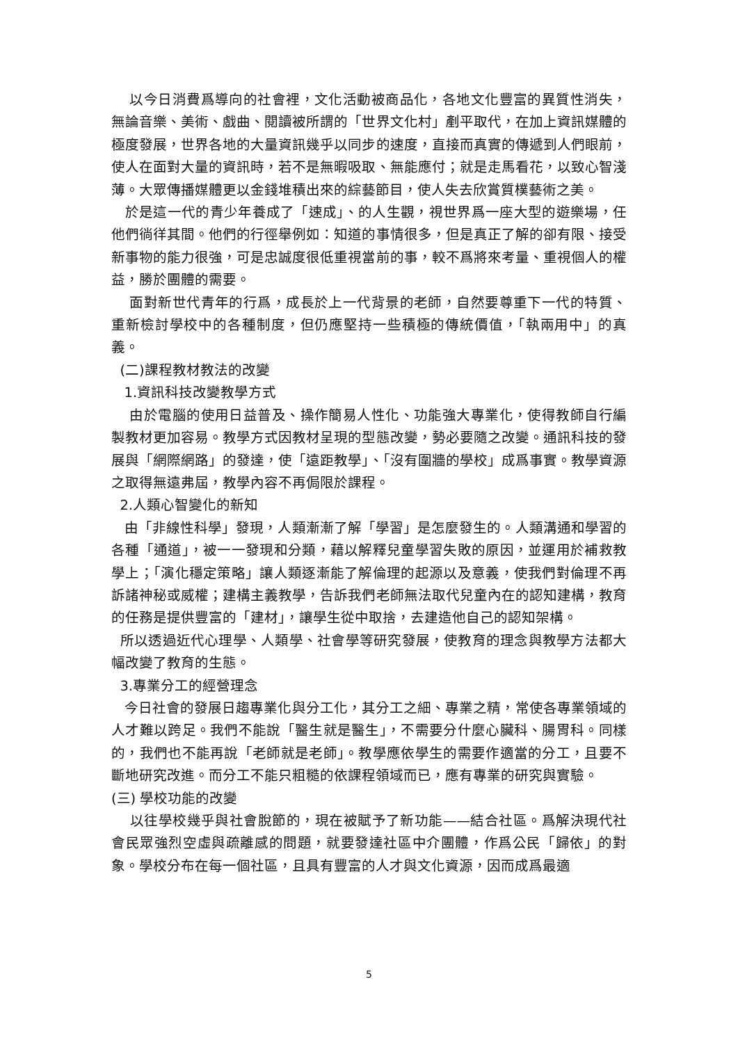以今日消費爲導向的社會裡，文化活動被商品化，各地文化豐富的異質性消失，無論音樂、美術、戲曲、閱讀被所謂的「世界文化村」剷平取代，在加上資訊媒體的極度發展，世界各地的大量資訊幾乎以同步的速度，直接而真實的傳遞到人們眼前，使人在面對大量的資訊時，若不是無暇吸取、無能應付；就是走馬看花，以致心智淺薄。大眾傳播媒體更以金錢堆積出來的綜藝節目，使人失去欣賞質樸藝術之美。
於是這一代的青少年養成了「速成」、的人生觀，視世界爲一座大型的遊樂場，任他們徜徉其間。他們的行徑舉例如：知道的事情很多，但是真正了解的卻有限、接受新事物的能力很強，可是忠誠度很低重視當前的事，較不爲將來考量、重視個人的權益，勝於團體的需要。
面對新世代青年的行爲，成長於上一代背景的老師，自然要尊重下一代的特質、重新檢討學校中的各種制度，但仍應堅持一些積極的傳統價值，「執兩用中」的真義。
(二)課程教材教法的改變
1.資訊科技改變教學方式
由於電腦的使用日益普及、操作簡易人性化、功能強大專業化，使得教師自行編製教材更加容易。教學方式因教材呈現的型態改變，勢必要隨之改變。通訊科技的發展與「網際網路」的發達，使「遠距教學」、「沒有圍牆的學校」成爲事實。教學資源之取得無遠弗屆，教學內容不再侷限於課程。
2.人類心智變化的新知
由「非線性科學」發現，人類漸漸了解「學習」是怎麼發生的。人類溝通和學習的各種「通道」，被一一發現和分類，藉以解釋兒童學習失敗的原因，並運用於補救教學上；「演化穩定策略」讓人類逐漸能了解倫理的起源以及意義，使我們對倫理不再訴諸神秘或威權；建構主義教學，告訴我們老師無法取代兒童內在的認知建構，教育的任務是提供豐富的「建材」，讓學生從中取捨，去建造他自己的認知架構。
所以透過近代心理學、人類學、社會學等研究發展，使教育的理念與教學方法都大幅改變了教育的生態。
3.專業分工的經營理念
今日社會的發展日趨專業化與分工化，其分工之細、專業之精，常使各專業領域的人才難以跨足。我們不能說「醫生就是醫生」，不需要分什麼心臟科、腸胃科。同樣的，我們也不能再說「老師就是老師」。教學應依學生的需要作適當的分工，且要不斷地研究改進。而分工不能只粗糙的依課程領域而已，應有專業的研究與實驗。
(三) 學校功能的改變
以往學校幾乎與社會脫節的，現在被賦予了新功能——結合社區。爲解決現代社會民眾強烈空虛與疏離感的問題，就要發達社區中介團體，作爲公民「歸依」的對象。學校分布在每一個社區，且具有豐富的人才與文化資源，因而成爲最適
5